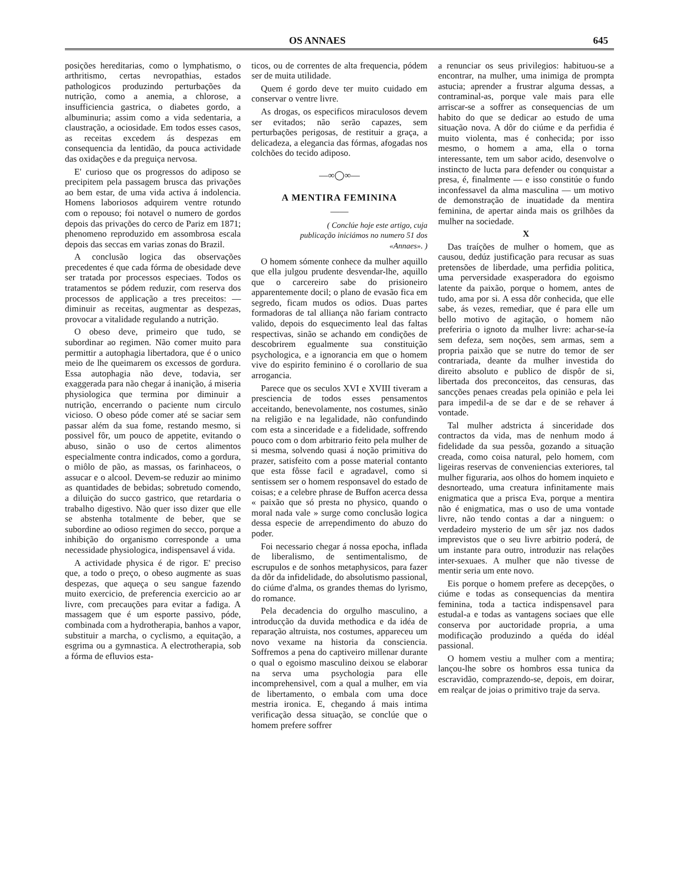OS ANNAES 645
posições hereditarias, como o lymphatismo, o arthritismo, certas nevropathias, estados pathologicos produzindo perturbações da nutrição, como a anemia, a chlorose, a insufficiencia gastrica, o diabetes gordo, a albuminuria; assim como a vida sedentaria, a claustração, a ociosidade. Em todos esses casos, as receitas excedem ás despezas em consequencia da lentidão, da pouca actividade das oxidações e da preguiça nervosa.
E' curioso que os progressos do adiposo se precipitem pela passagem brusca das privações ao bem estar, de uma vida activa á indolencia. Homens laboriosos adquirem ventre rotundo com o repouso; foi notavel o numero de gordos depois das privações do cerco de Pariz em 1871; phenomeno reproduzido em assombrosa escala depois das seccas em varias zonas do Brazil.
A conclusão logica das observações precedentes é que cada fórma de obesidade deve ser tratada por processos especiaes. Todos os tratamentos se pódem reduzir, com reserva dos processos de applicação a tres preceitos: — diminuir as receitas, augmentar as despezas, provocar a vitalidade regulando a nutrição.
O obeso deve, primeiro que tudo, se subordinar ao regimen. Não comer muito para permittir a autophagia libertadora, que é o unico meio de lhe queimarem os excessos de gordura. Essa autophagia não deve, todavia, ser exaggerada para não chegar á inanição, á miseria physiologica que termina por diminuir a nutrição, encerrando o paciente num circulo vicioso. O obeso póde comer até se saciar sem passar além da sua fome, restando mesmo, si possivel fôr, um pouco de appetite, evitando o abuso, sinão o uso de certos alimentos especialmente contra indicados, como a gordura, o miôlo de pão, as massas, os farinhaceos, o assucar e o alcool. Devem-se reduzir ao minimo as quantidades de bebidas; sobretudo comendo, a diluição do succo gastrico, que retardaria o trabalho digestivo. Não quer isso dizer que elle se abstenha totalmente de beber, que se subordine ao odioso regimen do secco, porque a inhibição do organismo corresponde a uma necessidade physiologica, indispensavel á vida.
A actividade physica é de rigor. E' preciso que, a todo o preço, o obeso augmente as suas despezas, que aqueça o seu sangue fazendo muito exercicio, de preferencia exercicio ao ar livre, com precauções para evitar a fadiga. A massagem que é um esporte passivo, póde, combinada com a hydrotherapia, banhos a vapor, substituir a marcha, o cyclismo, a equitação, a esgrima ou a gymnastica. A electrotherapia, sob a fórma de efluvios esta-
ticos, ou de correntes de alta frequencia, pódem ser de muita utilidade.
Quem é gordo deve ter muito cuidado em conservar o ventre livre.
As drogas, os especificos miraculosos devem ser evitados; não serão capazes, sem perturbações perigosas, de restituir a graça, a delicadeza, a elegancia das fórmas, afogadas nos colchões do tecido adiposo.
—∞◯∞—
A MENTIRA FEMININA
——
( Conclúe hoje este artigo, cuja publicação iniciámos no numero 51 dos «Annaes». )
O homem sómente conhece da mulher aquillo que ella julgou prudente desvendar-lhe, aquillo que o carcereiro sabe do prisioneiro apparentemente docil; o plano de evasão fica em segredo, ficam mudos os odios. Duas partes formadoras de tal alliança não fariam contracto valido, depois do esquecimento leal das faltas respectivas, sinão se achando em condições de descobrirem egualmente sua constituição psychologica, e a ignorancia em que o homem vive do espirito feminino é o corollario de sua arrogancia.
Parece que os seculos XVI e XVIII tiveram a presciencia de todos esses pensamentos acceitando, benevolamente, nos costumes, sinão na religião e na legalidade, não confundindo com esta a sinceridade e a fidelidade, soffrendo pouco com o dom arbitrario feito pela mulher de si mesma, solvendo quasi á noção primitiva do prazer, satisfeito com a posse material contanto que esta fôsse facil e agradavel, como si sentissem ser o homem responsavel do estado de coisas; e a celebre phrase de Buffon acerca dessa « paixão que só presta no physico, quando o moral nada vale » surge como conclusão logica dessa especie de arrependimento do abuzo do poder.
Foi necessario chegar á nossa epocha, inflada de liberalismo, de sentimentalismo, de escrupulos e de sonhos metaphysicos, para fazer da dôr da infidelidade, do absolutismo passional, do ciúme d'alma, os grandes themas do lyrismo, do romance.
Pela decadencia do orgulho masculino, a introducção da duvida methodica e da idéa de reparação altruista, nos costumes, appareceu um novo vexame na historia da consciencia. Soffremos a pena do captiveiro millenar durante o qual o egoismo masculino deixou se elaborar na serva uma psychologia para elle incomprehensivel, com a qual a mulher, em via de libertamento, o embala com uma doce mestria ironica. E, chegando á mais intima verificação dessa situação, se conclúe que o homem prefere soffrer
a renunciar os seus privilegios: habituou-se a encontrar, na mulher, uma inimiga de prompta astucia; aprender a frustrar alguma dessas, a contraminal-as, porque vale mais para elle arriscar-se a soffrer as consequencias de um habito do que se dedicar ao estudo de uma situação nova. A dôr do ciúme e da perfidia é muito violenta, mas é conhecida; por isso mesmo, o homem a ama, ella o torna interessante, tem um sabor acido, desenvolve o instincto de lucta para defender ou conquistar a presa, é, finalmente — e isso constitúe o fundo inconfessavel da alma masculina — um motivo de demonstração de inuatidade da mentira feminina, de apertar ainda mais os grilhões da mulher na sociedade.
X
Das traíções de mulher o homem, que as causou, dedúz justificação para recusar as suas pretensões de liberdade, uma perfidia politica, uma perversidade exasperadora do egoismo latente da paixão, porque o homem, antes de tudo, ama por si. A essa dôr conhecida, que elle sabe, ás vezes, remediar, que é para elle um bello motivo de agitação, o homem não preferiria o ignoto da mulher livre: achar-se-ía sem defeza, sem noções, sem armas, sem a propria paixão que se nutre do temor de ser contrariada, deante da mulher investida do direito absoluto e publico de dispôr de si, libertada dos preconceitos, das censuras, das sancções penaes creadas pela opinião e pela lei para impedil-a de se dar e de se rehaver á vontade.
Tal mulher adstricta á sinceridade dos contractos da vida, mas de nenhum modo á fidelidade da sua pessôa, gozando a situação creada, como coisa natural, pelo homem, com ligeiras reservas de conveniencias exteriores, tal mulher figuraria, aos olhos do homem inquieto e desnorteado, uma creatura infinitamente mais enigmatica que a prisca Eva, porque a mentira não é enigmatica, mas o uso de uma vontade livre, não tendo contas a dar a ninguem: o verdadeiro mysterio de um sêr jaz nos dados imprevistos que o seu livre arbitrio poderá, de um instante para outro, introduzir nas relações inter-sexuaes. A mulher que não tivesse de mentir seria um ente novo.
Eis porque o homem prefere as decepções, o ciúme e todas as consequencias da mentira feminina, toda a tactica indispensavel para estudal-a e todas as vantagens sociaes que elle conserva por auctoridade propria, a uma modificação produzindo a quéda do idéal passional.
O homem vestiu a mulher com a mentira; lançou-lhe sobre os hombros essa tunica da escravidão, comprazendo-se, depois, em doirar, em realçar de joias o primitivo traje da serva.